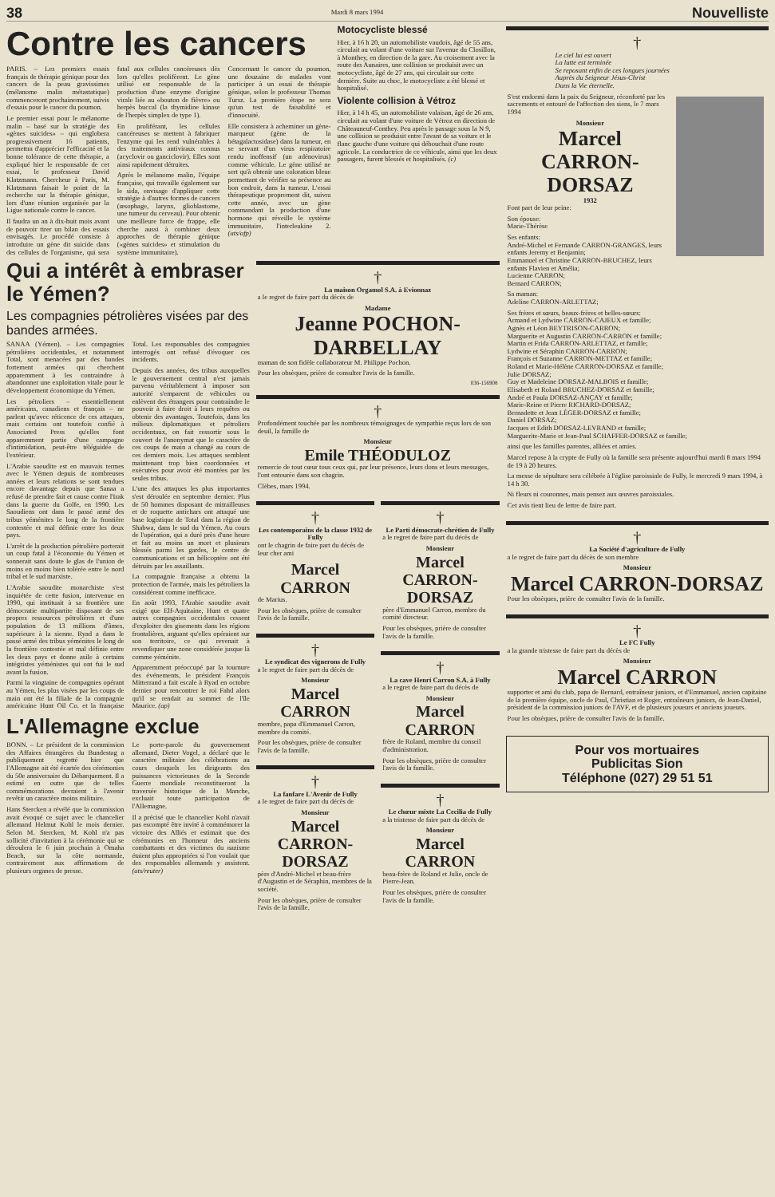38 Mardi 8 mars 1994 Nouvelliste
Contre les cancers
PARIS. – Les premiers essais français de thérapie génique pour des cancers de la peau gravissimes (mélanome malin métastatique) commenceront prochainement, suivis d'essais pour le cancer du poumon.
Le premier essai pour le mélanome malin – basé sur la stratégie des «gènes suicides» – qui englobera progressivement 16 patients, permettra d'apprécier l'efficacité et la bonne tolérance de cette thérapie, a expliqué hier le responsable de cet essai, le professeur David Klatzmann. Chercheur à Paris, M. Klatzmann faisait le point de la recherche sur la thérapie génique, lors d'une réunion organisée par la Ligue nationale contre le cancer.
Il faudra un an à dix-huit mois avant de pouvoir tirer un bilan des essais envisagés. Le procédé consiste à introduire un gène dit suicide dans des cellules de l'organisme, qui sera fatal aux cellules cancéreuses dès lors qu'elles prolifèrent. Le gène utilisé est responsable de la production d'une enzyme d'origine virale liée au «bouton de fièvre» ou herpès buccal (la thymidine kinase de l'herpès simplex de type 1).
En proliférant, les cellules cancéreuses se mettent à fabriquer l'enzyme qui les rend vulnérables à des traitements antiviraux connus (acyclovir ou ganciclovir). Elles sont ainsi rapidement détruites.
Après le mélanome malin, l'équipe française, qui travaille également sur le sida, envisage d'appliquer cette stratégie à d'autres formes de cancers (œsophage, larynx, glioblastome, une tumeur du cerveau). Pour obtenir une meilleure force de frappe, elle cherche aussi à combiner deux approches de thérapie génique («gènes suicides» et stimulation du système immunitaire).
Concernant le cancer du poumon, une douzaine de malades vont participer à un essai de thérapie génique, selon le professeur Thomas Tursz. La première étape ne sera qu'un test de faisabilité et d'innocuité.
Elle consistera à acheminer un gène-marqueur (gène de la bétagalactosidase) dans la tumeur, en se servant d'un virus respiratoire rendu inoffensif (un adénovirus) comme véhicule. Le gène utilisé ne sert qu'à obtenir une coloration bleue permettant de vérifier sa présence au bon endroit, dans la tumeur. L'essai thérapeutique proprement dit, suivra cette année, avec un gène commandant la production d'une hormone qui réveille le système immunitaire, l'interleukine 2. (ats/afp)
Motocycliste blessé
Hier, à 16 h 20, un automobiliste vaudois, âgé de 55 ans, circulait au volant d'une voiture sur l'avenue du Closillon, à Monthey, en direction de la gare. Au croisement avec la route des Aunaires, une collision se produisit avec un motocycliste, âgé de 27 ans, qui circulait sur cette dernière. Suite au choc, le motocycliste a été blessé et hospitalisé.
Violente collision à Vétroz
Hier, à 14 h 45, un automobiliste valaisan, âgé de 26 ans, circulait au volant d'une voiture de Vétroz en direction de Châteauneuf-Conthey. Peu après le passage sous la N 9, une collision se produisit entre l'avant de sa voiture et le flanc gauche d'une voiture qui débouchait d'une route agricole. La conductrice de ce véhicule, ainsi que les deux passagers, furent blessés et hospitalisés. (c)
Qui a intérêt à embraser le Yémen?
Les compagnies pétrolières visées par des bandes armées.
SANAA (Yémen). – Les compagnies pétrolières occidentales, et notamment Total, sont menacées par des bandes fortement armées qui cherchent apparemment à les contraindre à abandonner une exploitation vitale pour le développement économique du Yémen.
Les pétroliers – essentiellement américains, canadiens et français – ne parlent qu'avec réticence de ces attaques, mais certains ont toutefois confié à Associated Press qu'elles font apparemment partie d'une campagne d'intimidation, peut-être téléguidée de l'extérieur.
L'Arabie saoudite est en mauvais termes avec le Yémen depuis de nombreuses années et leurs relations se sont tendues encore davantage depuis que Sanaa a refusé de prendre fait et cause contre l'Irak dans la guerre du Golfe, en 1990. Les Saoudiens ont dans le passé armé des tribus yéménites le long de la frontière contestée et mal définie entre les deux pays.
L'arrêt de la production pétrolière porterait un coup fatal à l'économie du Yémen et sonnerait sans doute le glas de l'union de moins en moins bien tolérée entre le nord tribal et le sud marxiste.
L'Arabie saoudite monarchiste s'est inquiétée de cette fusion, intervenue en 1990, qui instituait à sa frontière une démocratie multipartite disposant de ses propres ressources pétrolières et d'une population de 13 millions d'âmes, supérieure à la sienne. Ryad a dans le passé armé des tribus yéménites le long de la frontière contestée et mal définie entre les deux pays et donne asile à certains intégristes yéménistes qui ont fui le sud avant la fusion.
Parmi la vingtaine de compagnies opérant au Yémen, les plus visées par les coups de main ont été la filiale de la compagnie américaine Hunt Oil Co. et la française Total. Les responsables des compagnies interrogés ont refusé d'évoquer ces incidents.
Depuis des années, des tribus auxquelles le gouvernement central n'est jamais parvenu véritablement à imposer son autorité s'emparent de véhicules ou enlèvent des étrangers pour contraindre le pouvoir à faire droit à leurs requêtes ou obtenir des avantages. Toutefois, dans les milieux diplomatiques et pétroliers occidentaux, on fait ressortir sous le couvert de l'anonymat que le caractère de ces coups de main a changé au cours de ces derniers mois. Les attaques semblent maintenant trop bien coordonnées et exécutées pour avoir été montées par les seules tribus.
L'une des attaques les plus importantes s'est déroulée en septembre dernier. Plus de 50 hommes disposant de mitrailleuses et de roquette antichars ont attaqué une base logistique de Total dans la région de Shabwa, dans le sud du Yémen. Au cours de l'opération, qui a duré près d'une heure et fait au moins un mort et plusieurs blessés parmi les gardes, le centre de communications et un hélicoptère ont été détruits par les assaillants.
La compagnie française a obtenu la protection de l'armée, mais les pétroliers la considèrent comme inefficace.
En août 1993, l'Arabie saoudite avait exigé que Elf-Aquitaine, Hunt et quatre autres compagnies occidentales cessent d'exploiter des gisements dans les régions frontalières, arguant qu'elles opéraient sur son territoire, ce qui revenait à revendiquer une zone considérée jusque là comme yéménite.
Apparemment préoccupé par la tournure des événements, le président François Mitterrand a fait escale à Ryad en octobre dernier pour rencontrer le roi Fahd alors qu'il se rendait au sommet de l'île Maurice. (ap)
L'Allemagne exclue
BONN. – Le président de la commission des Affaires étrangères du Bundestag a publiquement regretté hier que l'Allemagne ait été écartée des cérémonies du 50e anniversaire du Débarquement. Il a estimé en outre que de telles commémorations devraient à l'avenir revêtir un caractère moins militaire.
Hans Stercken a révélé que la commission avait évoqué ce sujet avec le chancelier allemand Helmut Kohl le mois dernier. Selon M. Stercken, M. Kohl n'a pas sollicité d'invitation à la cérémonie qui se déroulera le 6 juin prochain à Omaha Beach, sur la côte normande, contrairement aux affirmations de plusieurs organes de presse.
Le porte-parole du gouvernement allemand, Dieter Vogel, a déclaré que le caractère militaire des célébrations au cours desquels les dirigeants des puissances victorieuses de la Seconde Guerre mondiale reconstitueront la traversée historique de la Manche, excluait toute participation de l'Allemagne.
Il a précisé que le chancelier Kohl n'avait pas escompté être invité à commémorer la victoire des Alliés et estimait que des cérémonies en l'honneur des anciens combattants et des victimes du nazisme étaient plus appropriées si l'on voulait que des responsables allemands y assistent. (ats/reuter)
†
La maison Orgamol S.A. à Evionnaz
a le regret de faire part du décès de
Madame
Jeanne POCHON-DARBELLAY
maman de son fidèle collaborateur M. Philippe Pochon.
Pour les obsèques, prière de consulter l'avis de la famille.
036-156908
†
Profondément touchée par les nombreux témoignages de sympathie reçus lors de son deuil, la famille de
Monsieur
Emile THÉODULOZ
remercie de tout cœur tous ceux qui, par leur présence, leurs dons et leurs messages, l'ont entourée dans son chagrin.
Clèbes, mars 1994.
†
Les contemporains de la classe 1932 de Fully
ont le chagrin de faire part du décès de leur cher ami
Marcel CARRON
de Marius.
Pour les obsèques, prière de consulter l'avis de la famille.
†
Le syndicat des vignerons de Fully
a le regret de faire part du décès de
Monsieur
Marcel CARRON
membre, papa d'Emmanuel Carron, membre du comité.
Pour les obsèques, prière de consulter l'avis de la famille.
†
La fanfare L'Avenir de Fully
a le regret de faire part du décès de
Monsieur
Marcel CARRON-DORSAZ
père d'André-Michel et beau-frère d'Augustin et de Séraphin, membres de la société.
Pour les obsèques, prière de consulter l'avis de la famille.
†
Le Parti démocrate-chrétien de Fully
a le regret de faire part du décès de
Monsieur
Marcel CARRON-DORSAZ
père d'Emmanuel Carron, membre du comité directeur.
Pour les obsèques, prière de consulter l'avis de la famille.
†
La cave Henri Carron S.A. à Fully
a le regret de faire part du décès de
Monsieur
Marcel CARRON
frère de Roland, membre du conseil d'administration.
Pour les obsèques, prière de consulter l'avis de la famille.
†
Le chœur mixte La Cecilia de Fully
a la tristesse de faire part du décès de
Monsieur
Marcel CARRON
beau-frère de Roland et Julie, oncle de Pierre-Jean.
Pour les obsèques, prière de consulter l'avis de la famille.
†
Le ciel lui est ouvert
La lutte est terminée
Se reposant enfin de ces longues journées
Auprès du Seigneur Jésus-Christ
Dans la Vie éternelle.
S'est endormi dans la paix du Seigneur, réconforté par les sacrements et entouré de l'affection des siens, le 7 mars 1994
Monsieur
Marcel CARRON-DORSAZ
1932
Font part de leur peine:
Son épouse:
Marie-Thérèse
Ses enfants:
André-Michel et Fernande CARRON-GRANGES, leurs enfants Jeremy et Benjamin;
Emmanuel et Christine CARRON-BRUCHEZ, leurs enfants Flavien et Amélia;
Lucienne CARRON;
Bernard CARRON;
Sa maman:
Adeline CARRON-ARLETTAZ;
Ses frères et sœurs, beaux-frères et belles-sœurs:
Armand et Lydwine CARRON-CAJEUX et famille;
Agnès et Léon BEYTRISON-CARRON;
Marguerite et Augustin CARRON-CARRON et famille;
Martin et Frida CARRON-ARLETTAZ, et famille;
Lydwine et Séraphin CARRON-CARRON;
François et Suzanne CARRON-METTAZ et famille;
Roland et Marie-Hélène CARRON-DORSAZ et famille;
Julie DORSAZ;
Guy et Madeleine DORSAZ-MALBOIS et famille;
Elisabeth et Roland BRUCHEZ-DORSAZ et famille;
André et Paula DORSAZ-ANÇAY et famille;
Marie-Reine et Pierre RICHARD-DORSAZ;
Bernadette et Jean LÉGER-DORSAZ et famille;
Daniel DORSAZ;
Jacques et Edith DORSAZ-LEVRAND et famille;
Marguerite-Marie et Jean-Paul SCHAFFER-DORSAZ et famille;
ainsi que les familles parentes, alliées et amies.
Marcel repose à la crypte de Fully où la famille sera présente aujourd'hui mardi 8 mars 1994 de 19 à 20 heures.
La messe de sépulture sera célébrée à l'église paroissiale de Fully, le mercredi 9 mars 1994, à 14 h 30.
Ni fleurs ni couronnes, mais pensez aux œuvres paroissiales.
Cet avis tient lieu de lettre de faire part.
†
La Société d'agriculture de Fully
a le regret de faire part du décès de son membre
Monsieur
Marcel CARRON-DORSAZ
Pour les obsèques, prière de consulter l'avis de la famille.
†
Le FC Fully
a la grande tristesse de faire part du décès de
Monsieur
Marcel CARRON
supporter et ami du club, papa de Bernard, entraîneur juniors, et d'Emmanuel, ancien capitaine de la première équipe, oncle de Paul, Christian et Roger, entraîneurs juniors, de Jean-Daniel, président de la commission juniors de l'AVF, et de plusieurs joueurs et anciens joueurs.
Pour les obsèques, prière de consulter l'avis de la famille.
Pour vos mortuaires
Publicitas Sion
Téléphone (027) 29 51 51